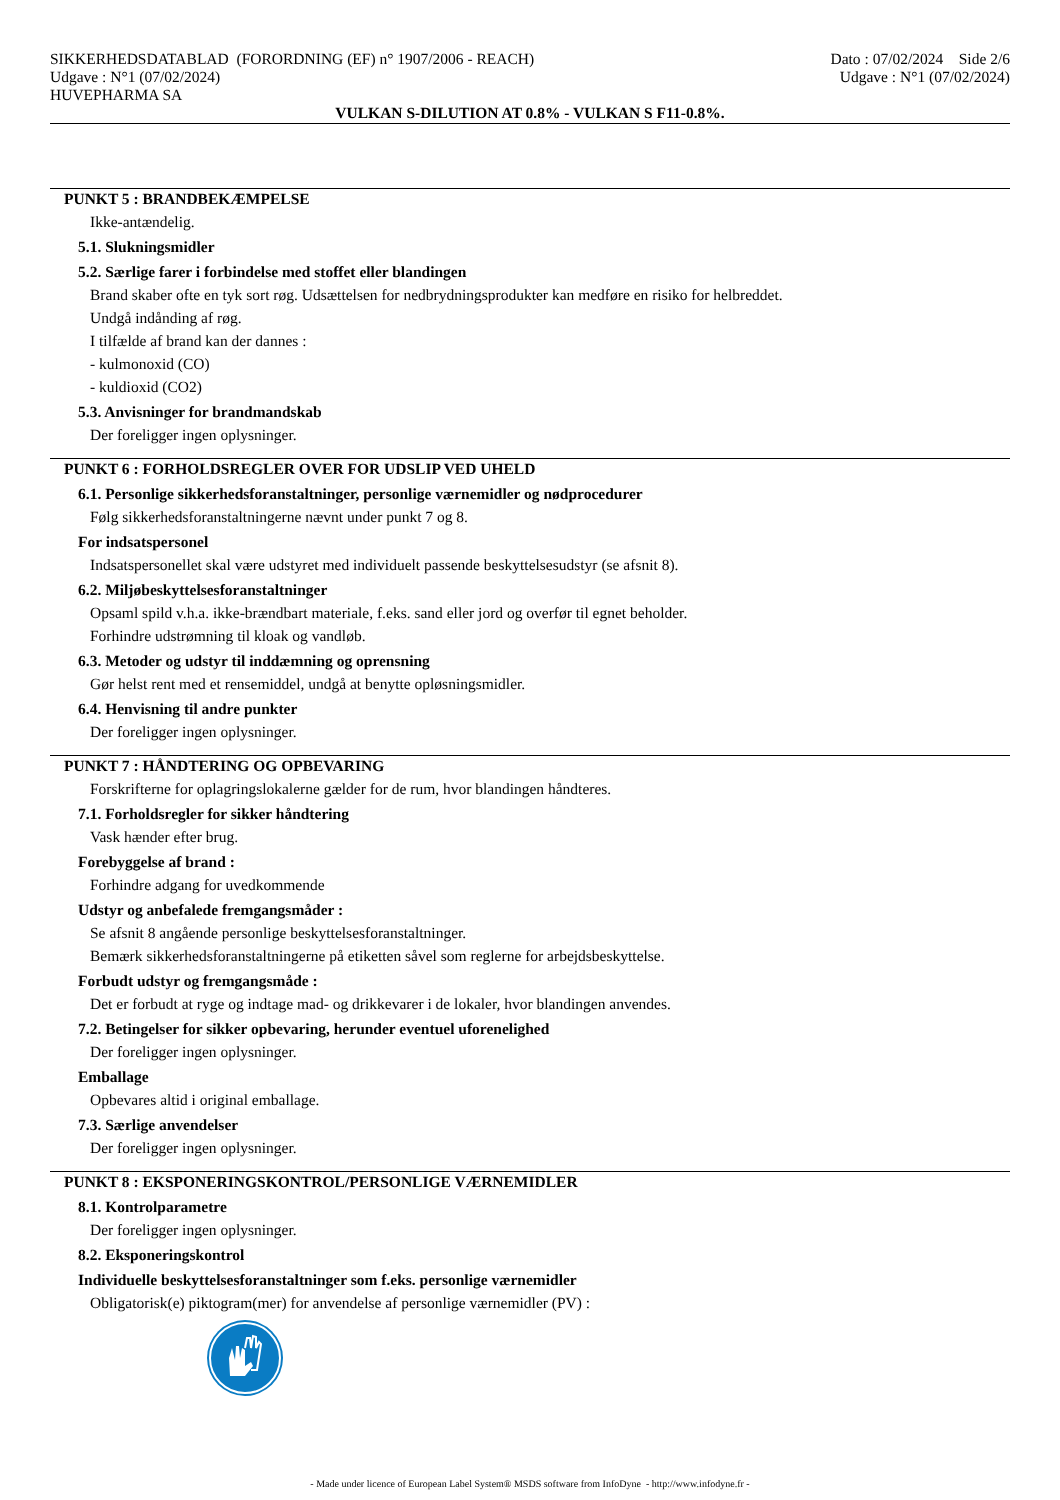SIKKERHEDSDATABLAD (FORORDNING (EF) n° 1907/2006 - REACH)
Udgave : N°1 (07/02/2024)
HUVEPHARMA SA
Dato : 07/02/2024 Side 2/6
Udgave : N°1 (07/02/2024)
VULKAN S-DILUTION AT 0.8% - VULKAN S F11-0.8%.
PUNKT 5 : BRANDBEKÆMPELSE
Ikke-antændelig.
5.1. Slukningsmidler
5.2. Særlige farer i forbindelse med stoffet eller blandingen
Brand skaber ofte en tyk sort røg. Udsættelsen for nedbrydningsprodukter kan medføre en risiko for helbreddet.
Undgå indånding af røg.
I tilfælde af brand kan der dannes :
- kulmonoxid (CO)
- kuldioxid (CO2)
5.3. Anvisninger for brandmandskab
Der foreligger ingen oplysninger.
PUNKT 6 : FORHOLDSREGLER OVER FOR UDSLIP VED UHELD
6.1. Personlige sikkerhedsforanstaltninger, personlige værnemidler og nødprocedurer
Følg sikkerhedsforanstaltningerne nævnt under punkt 7 og 8.
For indsatspersonel
Indsatspersonellet skal være udstyret med individuelt passende beskyttelsesudstyr (se afsnit 8).
6.2. Miljøbeskyttelsesforanstaltninger
Opsaml spild v.h.a. ikke-brændbart materiale, f.eks. sand eller jord og overfør til egnet beholder.
Forhindre udstrømning til kloak og vandløb.
6.3. Metoder og udstyr til inddæmning og oprensning
Gør helst rent med et rensemiddel, undgå at benytte opløsningsmidler.
6.4. Henvisning til andre punkter
Der foreligger ingen oplysninger.
PUNKT 7 : HÅNDTERING OG OPBEVARING
Forskrifterne for oplagringslokalerne gælder for de rum, hvor blandingen håndteres.
7.1. Forholdsregler for sikker håndtering
Vask hænder efter brug.
Forebyggelse af brand :
Forhindre adgang for uvedkommende
Udstyr og anbefalede fremgangsmåder :
Se afsnit 8 angående personlige beskyttelsesforanstaltninger.
Bemærk sikkerhedsforanstaltningerne på etiketten såvel som reglerne for arbejdsbeskyttelse.
Forbudt udstyr og fremgangsmåde :
Det er forbudt at ryge og indtage mad- og drikkevarer i de lokaler, hvor blandingen anvendes.
7.2. Betingelser for sikker opbevaring, herunder eventuel uforenelighed
Der foreligger ingen oplysninger.
Emballage
Opbevares altid i original emballage.
7.3. Særlige anvendelser
Der foreligger ingen oplysninger.
PUNKT 8 : EKSPONERINGSKONTROL/PERSONLIGE VÆRNEMIDLER
8.1. Kontrolparametre
Der foreligger ingen oplysninger.
8.2. Eksponeringskontrol
Individuelle beskyttelsesforanstaltninger som f.eks. personlige værnemidler
Obligatorisk(e) piktogram(mer) for anvendelse af personlige værnemidler (PV) :
- Made under licence of European Label System® MSDS software from InfoDyne - http://www.infodyne.fr -